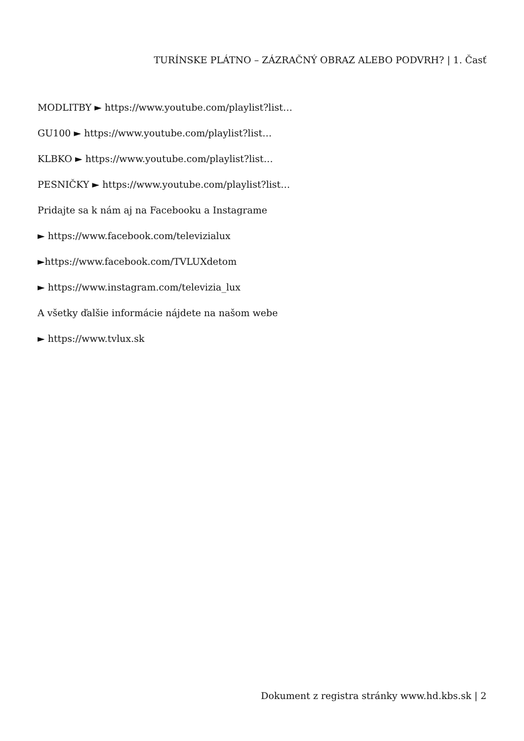TURÍNSKE PLÁTNO – ZÁZRAČNÝ OBRAZ ALEBO PODVRH? | 1. Časť
MODLITBY ► https://www.youtube.com/playlist?list…
GU100 ► https://www.youtube.com/playlist?list…
KLBKO ► https://www.youtube.com/playlist?list…
PESNIČKY ► https://www.youtube.com/playlist?list…
Pridajte sa k nám aj na Facebooku a Instagrame
► https://www.facebook.com/televizialux
►https://www.facebook.com/TVLUXdetom
► https://www.instagram.com/televizia_lux
A všetky ďalšie informácie nájdete na našom webe
► https://www.tvlux.sk
Dokument z registra stránky www.hd.kbs.sk | 2